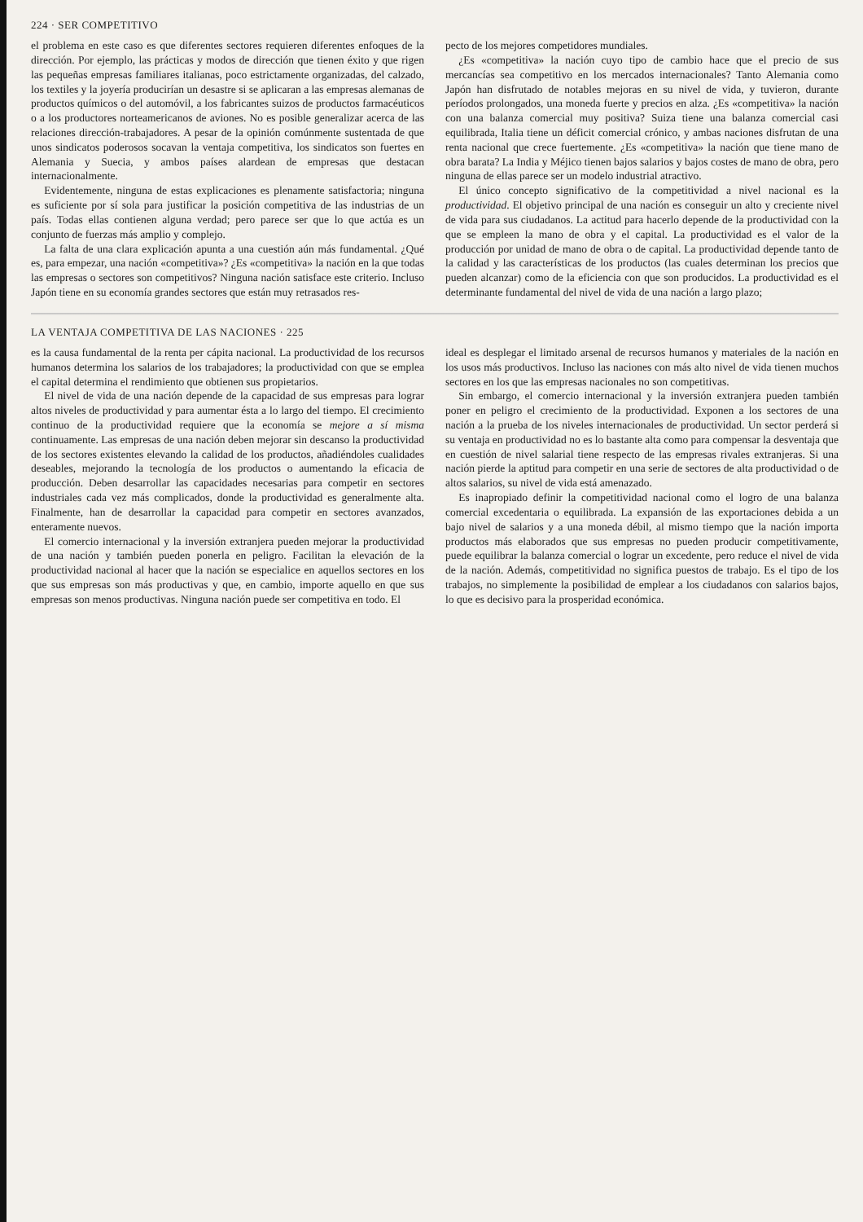224 · SER COMPETITIVO
el problema en este caso es que diferentes sectores requieren diferentes enfoques de la dirección. Por ejemplo, las prácticas y modos de dirección que tienen éxito y que rigen las pequeñas empresas familiares italianas, poco estrictamente organizadas, del calzado, los textiles y la joyería producirían un desastre si se aplicaran a las empresas alemanas de productos químicos o del automóvil, a los fabricantes suizos de productos farmacéuticos o a los productores norteamericanos de aviones. No es posible generalizar acerca de las relaciones dirección-trabajadores. A pesar de la opinión comúnmente sustentada de que unos sindicatos poderosos socavan la ventaja competitiva, los sindicatos son fuertes en Alemania y Suecia, y ambos países alardean de empresas que destacan internacionalmente.
Evidentemente, ninguna de estas explicaciones es plenamente satisfactoria; ninguna es suficiente por sí sola para justificar la posición competitiva de las industrias de un país. Todas ellas contienen alguna verdad; pero parece ser que lo que actúa es un conjunto de fuerzas más amplio y complejo.
La falta de una clara explicación apunta a una cuestión aún más fundamental. ¿Qué es, para empezar, una nación «competitiva»? ¿Es «competitiva» la nación en la que todas las empresas o sectores son competitivos? Ninguna nación satisface este criterio. Incluso Japón tiene en su economía grandes sectores que están muy retrasados res-
pecto de los mejores competidores mundiales.
¿Es «competitiva» la nación cuyo tipo de cambio hace que el precio de sus mercancías sea competitivo en los mercados internacionales? Tanto Alemania como Japón han disfrutado de notables mejoras en su nivel de vida, y tuvieron, durante períodos prolongados, una moneda fuerte y precios en alza. ¿Es «competitiva» la nación con una balanza comercial muy positiva? Suiza tiene una balanza comercial casi equilibrada, Italia tiene un déficit comercial crónico, y ambas naciones disfrutan de una renta nacional que crece fuertemente. ¿Es «competitiva» la nación que tiene mano de obra barata? La India y Méjico tienen bajos salarios y bajos costes de mano de obra, pero ninguna de ellas parece ser un modelo industrial atractivo.
El único concepto significativo de la competitividad a nivel nacional es la productividad. El objetivo principal de una nación es conseguir un alto y creciente nivel de vida para sus ciudadanos. La actitud para hacerlo depende de la productividad con la que se empleen la mano de obra y el capital. La productividad es el valor de la producción por unidad de mano de obra o de capital. La productividad depende tanto de la calidad y las características de los productos (las cuales determinan los precios que pueden alcanzar) como de la eficiencia con que son producidos. La productividad es el determinante fundamental del nivel de vida de una nación a largo plazo;
LA VENTAJA COMPETITIVA DE LAS NACIONES · 225
es la causa fundamental de la renta per cápita nacional. La productividad de los recursos humanos determina los salarios de los trabajadores; la productividad con que se emplea el capital determina el rendimiento que obtienen sus propietarios.
El nivel de vida de una nación depende de la capacidad de sus empresas para lograr altos niveles de productividad y para aumentar ésta a lo largo del tiempo. El crecimiento continuo de la productividad requiere que la economía se mejore a sí misma continuamente. Las empresas de una nación deben mejorar sin descanso la productividad de los sectores existentes elevando la calidad de los productos, añadiéndoles cualidades deseables, mejorando la tecnología de los productos o aumentando la eficacia de producción. Deben desarrollar las capacidades necesarias para competir en sectores industriales cada vez más complicados, donde la productividad es generalmente alta. Finalmente, han de desarrollar la capacidad para competir en sectores avanzados, enteramente nuevos.
El comercio internacional y la inversión extranjera pueden mejorar la productividad de una nación y también pueden ponerla en peligro. Facilitan la elevación de la productividad nacional al hacer que la nación se especialice en aquellos sectores en los que sus empresas son más productivas y que, en cambio, importe aquello en que sus empresas son menos productivas. Ninguna nación puede ser competitiva en todo. El
ideal es desplegar el limitado arsenal de recursos humanos y materiales de la nación en los usos más productivos. Incluso las naciones con más alto nivel de vida tienen muchos sectores en los que las empresas nacionales no son competitivas.
Sin embargo, el comercio internacional y la inversión extranjera pueden también poner en peligro el crecimiento de la productividad. Exponen a los sectores de una nación a la prueba de los niveles internacionales de productividad. Un sector perderá si su ventaja en productividad no es lo bastante alta como para compensar la desventaja que en cuestión de nivel salarial tiene respecto de las empresas rivales extranjeras. Si una nación pierde la aptitud para competir en una serie de sectores de alta productividad o de altos salarios, su nivel de vida está amenazado.
Es inapropiado definir la competitividad nacional como el logro de una balanza comercial excedentaria o equilibrada. La expansión de las exportaciones debida a un bajo nivel de salarios y a una moneda débil, al mismo tiempo que la nación importa productos más elaborados que sus empresas no pueden producir competitivamente, puede equilibrar la balanza comercial o lograr un excedente, pero reduce el nivel de vida de la nación. Además, competitividad no significa puestos de trabajo. Es el tipo de los trabajos, no simplemente la posibilidad de emplear a los ciudadanos con salarios bajos, lo que es decisivo para la prosperidad económica.